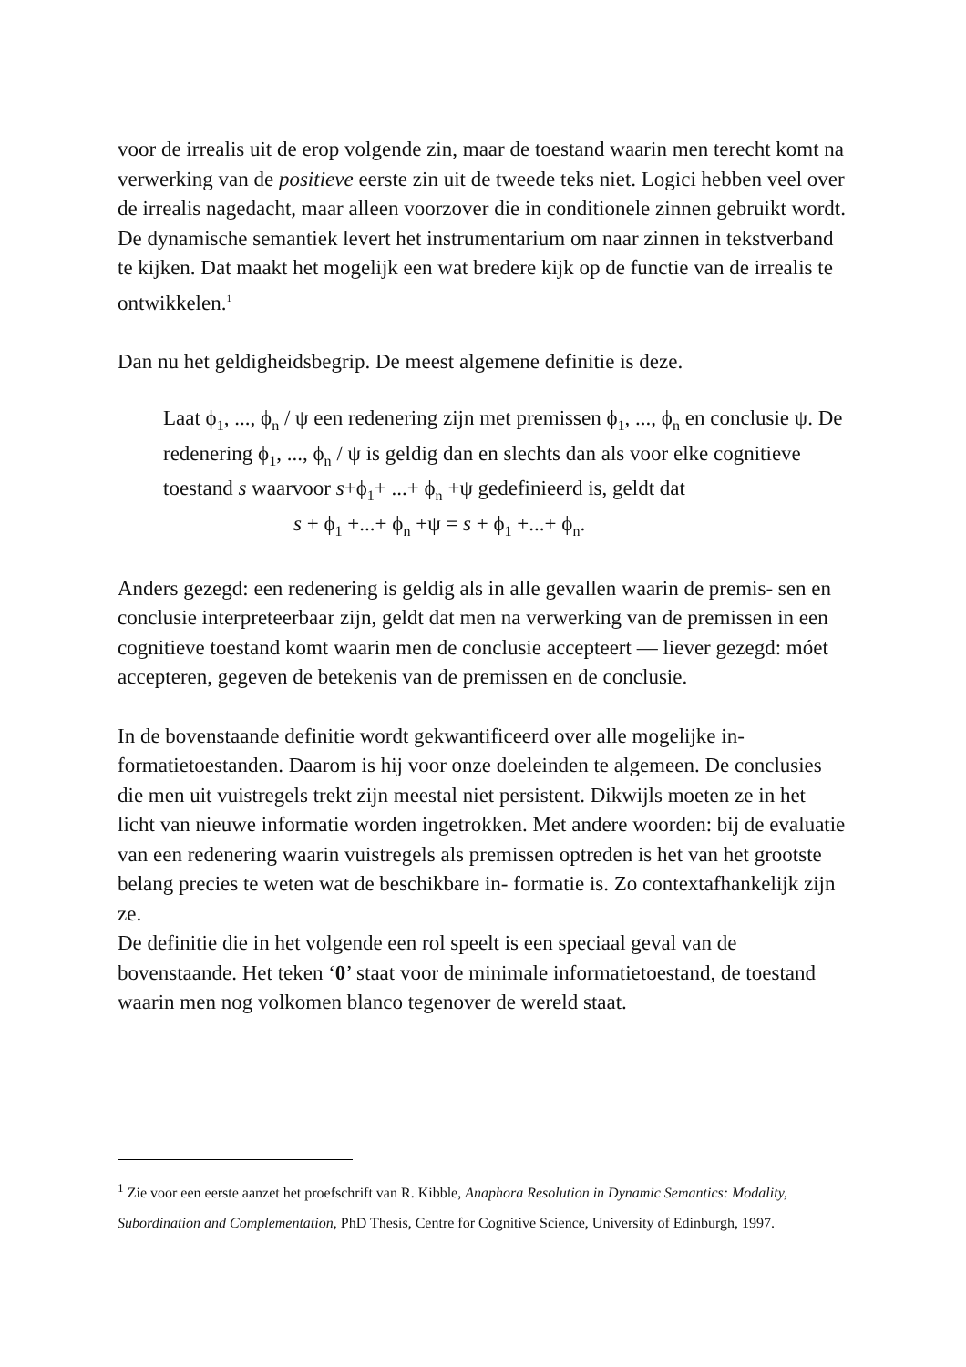voor de irrealis uit de erop volgende zin, maar de toestand waarin men terecht komt na verwerking van de positieve eerste zin uit de tweede teks niet. Logici hebben veel over de irrealis nagedacht, maar alleen voorzover die in conditionele zinnen gebruikt wordt. De dynamische semantiek levert het instrumentarium om naar zinnen in tekstverband te kijken. Dat maakt het mogelijk een wat bredere kijk op de functie van de irrealis te ontwikkelen.<sup>1</sup>
Dan nu het geldigheidsbegrip. De meest algemene definitie is deze.
Laat ϕ<sub>1</sub>, ..., ϕ<sub>n</sub> / ψ een redenering zijn met premissen ϕ<sub>1</sub>, ..., ϕ<sub>n</sub> en conclusie ψ. De redenering ϕ<sub>1</sub>, ..., ϕ<sub>n</sub> / ψ is geldig dan en slechts dan als voor elke cognitieve toestand s waarvoor s+ϕ<sub>1</sub>+ ...+ ϕ<sub>n</sub> +ψ gedefinieerd is, geldt dat
s + ϕ<sub>1</sub> +...+ ϕ<sub>n</sub> +ψ = s + ϕ<sub>1</sub> +...+ ϕ<sub>n</sub>.
Anders gezegd: een redenering is geldig als in alle gevallen waarin de premis- sen en conclusie interpreteerbaar zijn, geldt dat men na verwerking van de premissen in een cognitieve toestand komt waarin men de conclusie accepteert — liever gezegd: móet accepteren, gegeven de betekenis van de premissen en de conclusie.
In de bovenstaande definitie wordt gekwantificeerd over alle mogelijke in- formatietoestanden. Daarom is hij voor onze doeleinden te algemeen. De conclusies die men uit vuistregels trekt zijn meestal niet persistent. Dikwijls moeten ze in het licht van nieuwe informatie worden ingetrokken. Met andere woorden: bij de evaluatie van een redenering waarin vuistregels als premissen optreden is het van het grootste belang precies te weten wat de beschikbare in- formatie is. Zo contextafhankelijk zijn ze.
De definitie die in het volgende een rol speelt is een speciaal geval van de bovenstaande. Het teken ‘0’ staat voor de minimale informatietoestand, de toestand waarin men nog volkomen blanco tegenover de wereld staat.
<sup>1</sup> Zie voor een eerste aanzet het proefschrift van R. Kibble, Anaphora Resolution in Dynamic Semantics: Modality, Subordination and Complementation, PhD Thesis, Centre for Cognitive Science, University of Edinburgh, 1997.